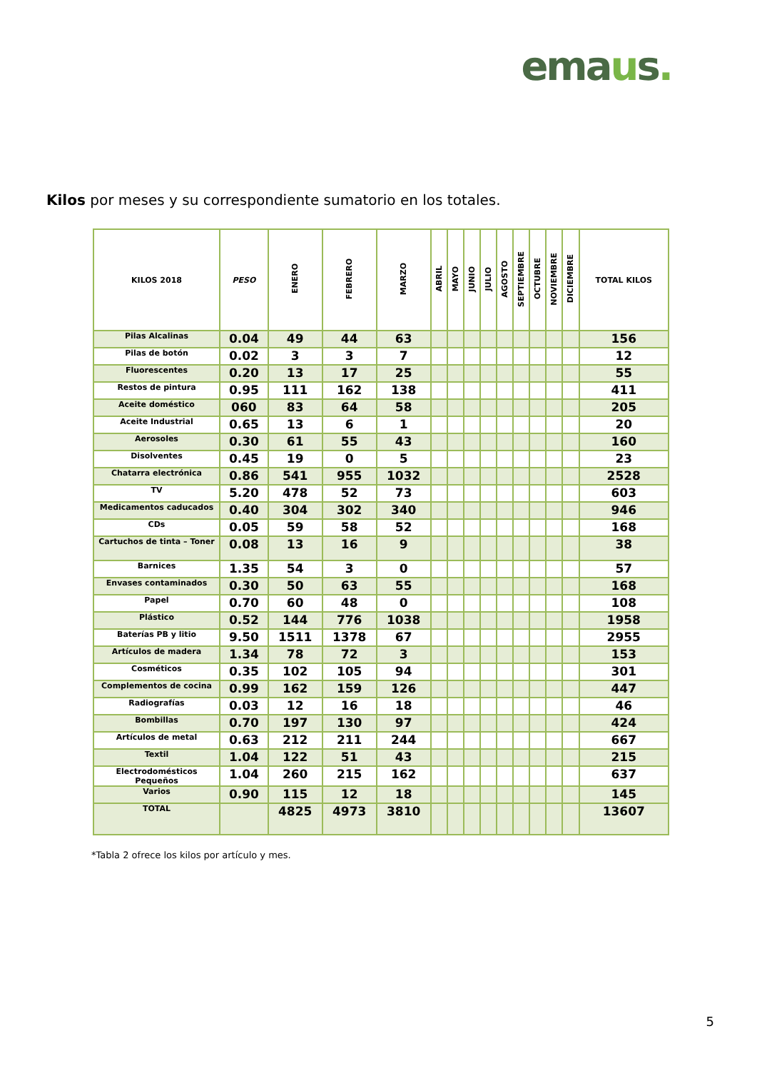emaus.
Kilos por meses y su correspondiente sumatorio en los totales.
| KILOS 2018 | PESO | ENERO | FEBRERO | MARZO | ABRIL | MAYO | JUNIO | JULIO | AGOSTO | SEPTIEMBRE | OCTUBRE | NOVIEMBRE | DICIEMBRE | TOTAL KILOS |
| --- | --- | --- | --- | --- | --- | --- | --- | --- | --- | --- | --- | --- | --- | --- |
| Pilas Alcalinas | 0.04 | 49 | 44 | 63 | | | | | | | | | | 156 |
| Pilas de botón | 0.02 | 3 | 3 | 7 | | | | | | | | | | 12 |
| Fluorescentes | 0.20 | 13 | 17 | 25 | | | | | | | | | | 55 |
| Restos de pintura | 0.95 | 111 | 162 | 138 | | | | | | | | | | 411 |
| Aceite doméstico | 060 | 83 | 64 | 58 | | | | | | | | | | 205 |
| Aceite Industrial | 0.65 | 13 | 6 | 1 | | | | | | | | | | 20 |
| Aerosoles | 0.30 | 61 | 55 | 43 | | | | | | | | | | 160 |
| Disolventes | 0.45 | 19 | 0 | 5 | | | | | | | | | | 23 |
| Chatarra electrónica | 0.86 | 541 | 955 | 1032 | | | | | | | | | | 2528 |
| TV | 5.20 | 478 | 52 | 73 | | | | | | | | | | 603 |
| Medicamentos caducados | 0.40 | 304 | 302 | 340 | | | | | | | | | | 946 |
| CDs | 0.05 | 59 | 58 | 52 | | | | | | | | | | 168 |
| Cartuchos de tinta – Toner | 0.08 | 13 | 16 | 9 | | | | | | | | | | 38 |
| Barnices | 1.35 | 54 | 3 | 0 | | | | | | | | | | 57 |
| Envases contaminados | 0.30 | 50 | 63 | 55 | | | | | | | | | | 168 |
| Papel | 0.70 | 60 | 48 | 0 | | | | | | | | | | 108 |
| Plástico | 0.52 | 144 | 776 | 1038 | | | | | | | | | | 1958 |
| Baterías PB y litio | 9.50 | 1511 | 1378 | 67 | | | | | | | | | | 2955 |
| Artículos de madera | 1.34 | 78 | 72 | 3 | | | | | | | | | | 153 |
| Cosméticos | 0.35 | 102 | 105 | 94 | | | | | | | | | | 301 |
| Complementos de cocina | 0.99 | 162 | 159 | 126 | | | | | | | | | | 447 |
| Radiografías | 0.03 | 12 | 16 | 18 | | | | | | | | | | 46 |
| Bombillas | 0.70 | 197 | 130 | 97 | | | | | | | | | | 424 |
| Artículos de metal | 0.63 | 212 | 211 | 244 | | | | | | | | | | 667 |
| Textil | 1.04 | 122 | 51 | 43 | | | | | | | | | | 215 |
| Electrodomésticos Pequeños | 1.04 | 260 | 215 | 162 | | | | | | | | | | 637 |
| Varios | 0.90 | 115 | 12 | 18 | | | | | | | | | | 145 |
| TOTAL | | 4825 | 4973 | 3810 | | | | | | | | | | 13607 |
*Tabla 2 ofrece los kilos por artículo y mes.
5